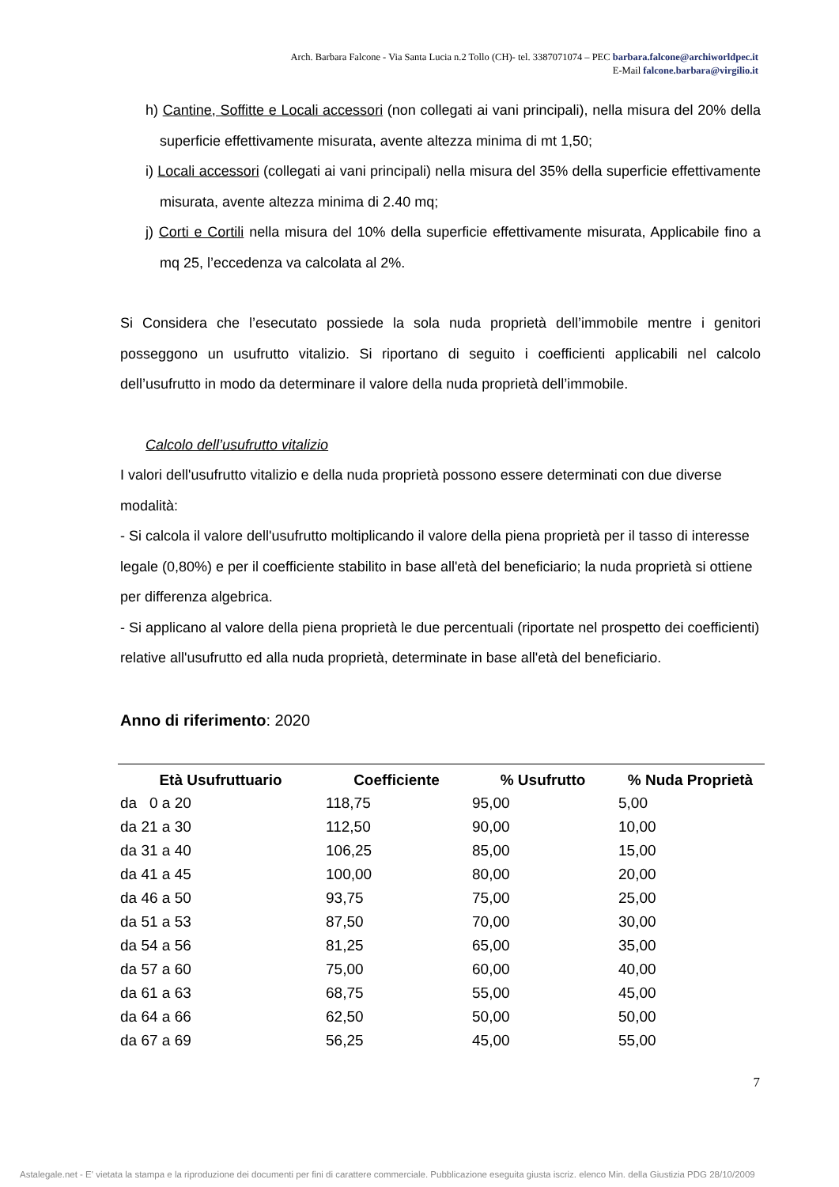Arch. Barbara Falcone - Via Santa Lucia n.2 Tollo (CH)- tel. 3387071074 – PEC barbara.falcone@archiworldpec.it
E-Mail falcone.barbara@virgilio.it
h) Cantine, Soffitte e Locali accessori (non collegati ai vani principali), nella misura del 20% della superficie effettivamente misurata, avente altezza minima di mt 1,50;
i) Locali accessori (collegati ai vani principali) nella misura del 35% della superficie effettivamente misurata, avente altezza minima di 2.40 mq;
j) Corti e Cortili nella misura del 10% della superficie effettivamente misurata, Applicabile fino a mq 25, l’eccedenza va calcolata al 2%.
Si Considera che l’esecutato possiede la sola nuda proprietà dell’immobile mentre i genitori posseggono un usufrutto vitalizio. Si riportano di seguito i coefficienti applicabili nel calcolo dell’usufrutto in modo da determinare il valore della nuda proprietà dell’immobile.
Calcolo dell’usufrutto vitalizio
I valori dell'usufrutto vitalizio e della nuda proprietà possono essere determinati con due diverse modalità:
- Si calcola il valore dell'usufrutto moltiplicando il valore della piena proprietà per il tasso di interesse legale (0,80%) e per il coefficiente stabilito in base all'età del beneficiario; la nuda proprietà si ottiene per differenza algebrica.
- Si applicano al valore della piena proprietà le due percentuali (riportate nel prospetto dei coefficienti) relative all'usufrutto ed alla nuda proprietà, determinate in base all'età del beneficiario.
Anno di riferimento: 2020
| Età Usufruttuario | Coefficiente | % Usufrutto | % Nuda Proprietà |
| --- | --- | --- | --- |
| da 0 a 20 | 118,75 | 95,00 | 5,00 |
| da 21 a 30 | 112,50 | 90,00 | 10,00 |
| da 31 a 40 | 106,25 | 85,00 | 15,00 |
| da 41 a 45 | 100,00 | 80,00 | 20,00 |
| da 46 a 50 | 93,75 | 75,00 | 25,00 |
| da 51 a 53 | 87,50 | 70,00 | 30,00 |
| da 54 a 56 | 81,25 | 65,00 | 35,00 |
| da 57 a 60 | 75,00 | 60,00 | 40,00 |
| da 61 a 63 | 68,75 | 55,00 | 45,00 |
| da 64 a 66 | 62,50 | 50,00 | 50,00 |
| da 67 a 69 | 56,25 | 45,00 | 55,00 |
7
Astalegale.net - E' vietata la stampa e la riproduzione dei documenti per fini di carattere commerciale. Pubblicazione eseguita giusta iscriz. elenco Min. della Giustizia PDG 28/10/2009